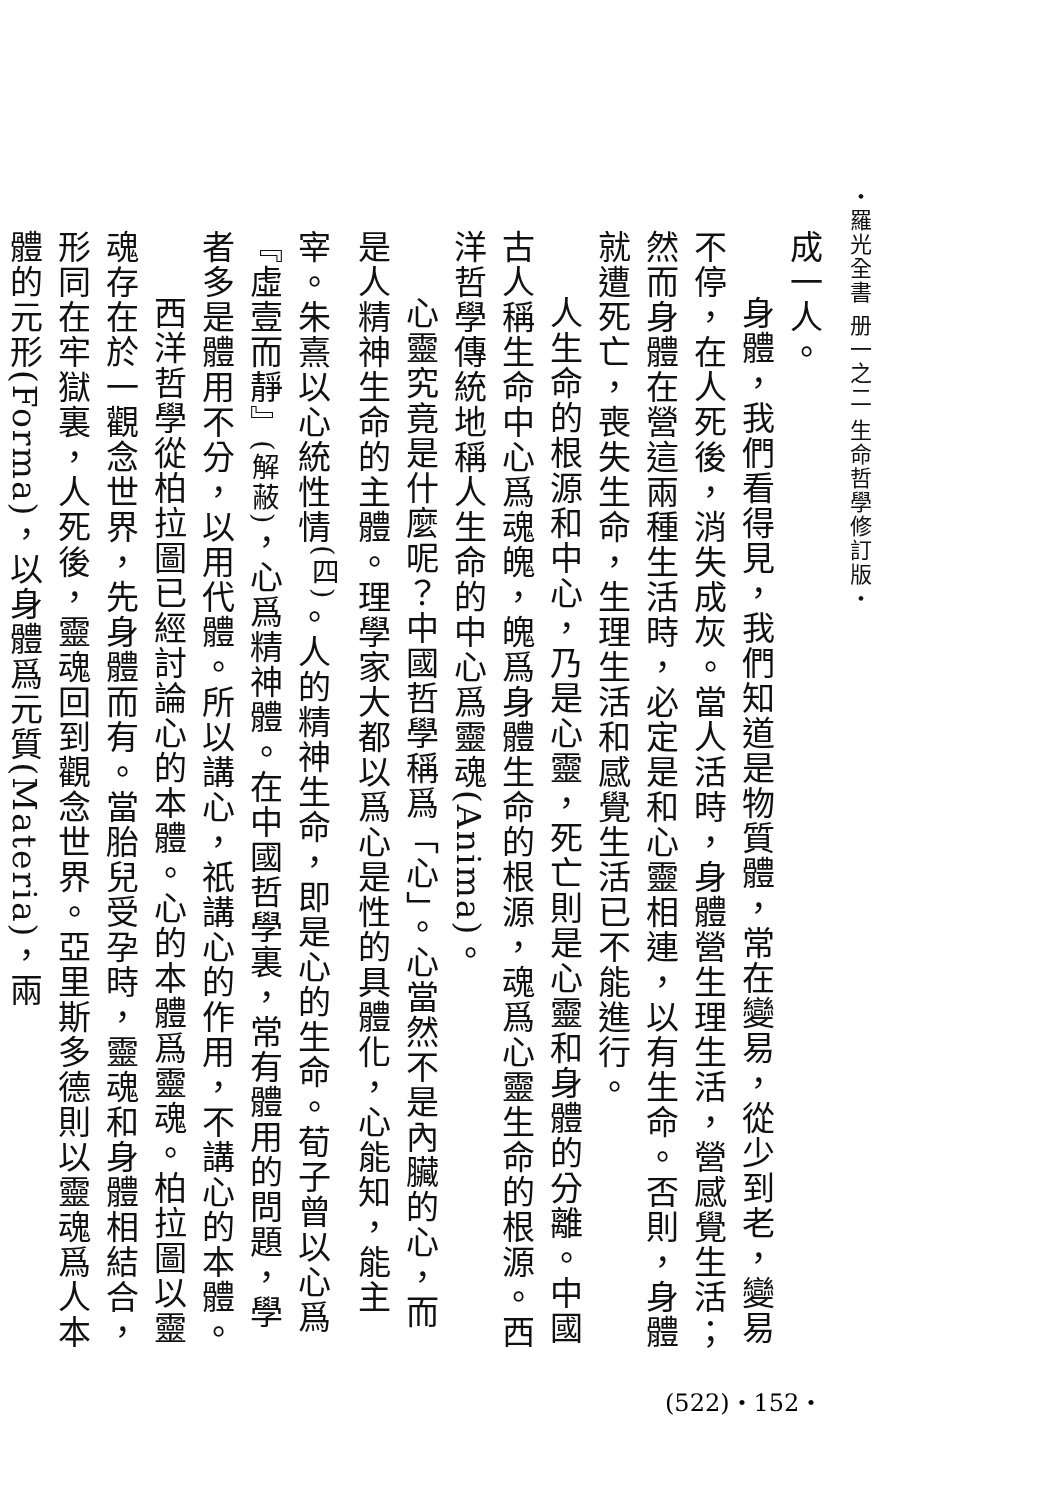・羅光全書 册一之二 生命哲學修訂版・
成一人。
身體，我們看得見，我們知道是物質體，常在變易，從少到老，變易不停，在人死後，消失成灰。當人活時，身體營生理生活，營感覺生活；然而身體在營這兩種生活時，必定是和心靈相連，以有生命。否則，身體就遭死亡，喪失生命，生理生活和感覺生活已不能進行。
人生命的根源和中心，乃是心靈，死亡則是心靈和身體的分離。中國古人稱生命中心爲魂魄，魄爲身體生命的根源，魂爲心靈生命的根源。西洋哲學傳統地稱人生命的中心爲靈魂(Anima)。
心靈究竟是什麼呢？中國哲學稱爲「心」。心當然不是內臟的心，而是人精神生命的主體。理學家大都以爲心是性的具體化，心能知，能主宰。朱熹以心統性情<sup>(四)</sup>。人的精神生命，即是心的生命。荀子曾以心爲『虛壹而靜』(解蔽)，心爲精神體。在中國哲學裏，常有體用的問題，學者多是體用不分，以用代體。所以講心，祇講心的作用，不講心的本體。
西洋哲學從柏拉圖已經討論心的本體。心的本體爲靈魂。柏拉圖以靈魂存在於一觀念世界，先身體而有。當胎兒受孕時，靈魂和身體相結合，形同在牢獄裏，人死後，靈魂回到觀念世界。亞里斯多德則以靈魂爲人本體的元形(Forma)，以身體爲元質(Materia)，兩
(522)・152・